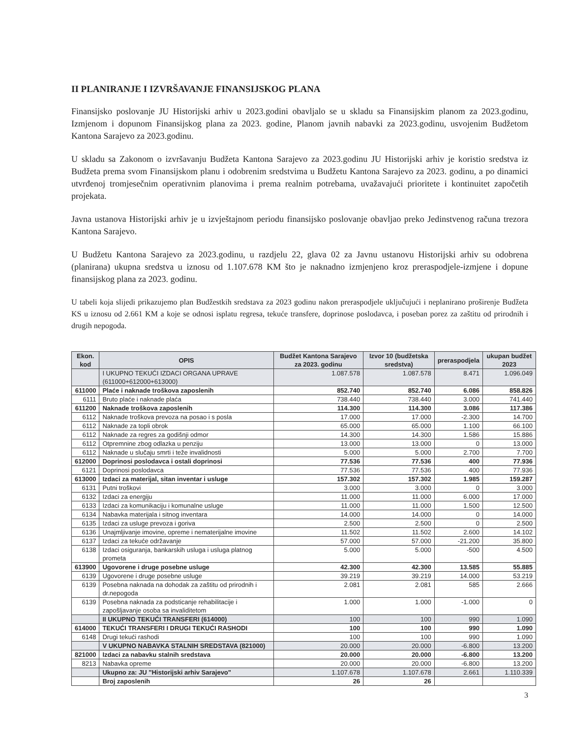II PLANIRANJE I IZVRŠAVANJE FINANSIJSKOG PLANA
Finansijsko poslovanje JU Historijski arhiv u 2023.godini obavljalo se u skladu sa Finansijskim planom za 2023.godinu, Izmjenom i dopunom Finansijskog plana za 2023. godine, Planom javnih nabavki za 2023.godinu, usvojenim Budžetom Kantona Sarajevo za 2023.godinu.
U skladu sa Zakonom o izvršavanju Budžeta Kantona Sarajevo za 2023.godinu JU Historijski arhiv je koristio sredstva iz Budžeta prema svom Finansijskom planu i odobrenim sredstvima u Budžetu Kantona Sarajevo za 2023. godinu, a po dinamici utvrđenoj tromjesečnim operativnim planovima i prema realnim potrebama, uvažavajući prioritete i kontinuitet započetih projekata.
Javna ustanova Historijski arhiv je u izvještajnom periodu finansijsko poslovanje obavljao preko Jedinstvenog računa trezora Kantona Sarajevo.
U Budžetu Kantona Sarajevo za 2023.godinu, u razdjelu 22, glava 02 za Javnu ustanovu Historijski arhiv su odobrena (planirana) ukupna sredstva u iznosu od 1.107.678 KM što je naknadno izmjenjeno kroz preraspodjele-izmjene i dopune finansijskog plana za 2023. godinu.
U tabeli koja slijedi prikazujemo plan Budžestkih sredstava za 2023 godinu nakon preraspodjele uključujući i neplanirano proširenje Budžeta KS u iznosu od 2.661 KM a koje se odnosi isplatu regresa, tekuće transfere, doprinose poslodavca, i poseban porez za zaštitu od prirodnih i drugih nepogoda.
| Ekon. kod | OPIS | Budžet Kantona Sarajevo za 2023. godinu | Izvor 10 (budžetska sredstva) | preraspodjela | ukupan budžet 2023 |
| --- | --- | --- | --- | --- | --- |
| | I UKUPNO TEKUĆI IZDACI ORGANA UPRAVE (611000+612000+613000) | 1.087.578 | 1.087.578 | 8.471 | 1.096.049 |
| 611000 | Plaće i naknade troškova zaposlenih | 852.740 | 852.740 | 6.086 | 858.826 |
| 6111 | Bruto plaće i naknade plaća | 738.440 | 738.440 | 3.000 | 741.440 |
| 611200 | Naknade troškova zaposlenih | 114.300 | 114.300 | 3.086 | 117.386 |
| 6112 | Naknade troškova prevoza na posao i s posla | 17.000 | 17.000 | -2.300 | 14.700 |
| 6112 | Naknade za topli obrok | 65.000 | 65.000 | 1.100 | 66.100 |
| 6112 | Naknade za regres za godišnji odmor | 14.300 | 14.300 | 1.586 | 15.886 |
| 6112 | Otpremnine zbog odlazka u penziju | 13.000 | 13.000 | 0 | 13.000 |
| 6112 | Naknade u slučaju smrti i teže invalidnosti | 5.000 | 5.000 | 2.700 | 7.700 |
| 612000 | Doprinosi poslodavca i ostali doprinosi | 77.536 | 77.536 | 400 | 77.936 |
| 6121 | Doprinosi poslodavca | 77.536 | 77.536 | 400 | 77.936 |
| 613000 | Izdaci za materijal, sitan inventar i usluge | 157.302 | 157.302 | 1.985 | 159.287 |
| 6131 | Putni troškovi | 3.000 | 3.000 | 0 | 3.000 |
| 6132 | Izdaci za energiju | 11.000 | 11.000 | 6.000 | 17.000 |
| 6133 | Izdaci za komunikaciju i komunalne usluge | 11.000 | 11.000 | 1.500 | 12.500 |
| 6134 | Nabavka materijala i sitnog inventara | 14.000 | 14.000 | 0 | 14.000 |
| 6135 | Izdaci za usluge prevoza i goriva | 2.500 | 2.500 | 0 | 2.500 |
| 6136 | Unajmljivanje imovine, opreme i nematerijalne imovine | 11.502 | 11.502 | 2.600 | 14.102 |
| 6137 | Izdaci za tekuće održavanje | 57.000 | 57.000 | -21.200 | 35.800 |
| 6138 | Izdaci osiguranja, bankarskih usluga i usluga platnog prometa | 5.000 | 5.000 | -500 | 4.500 |
| 613900 | Ugovorene i druge posebne usluge | 42.300 | 42.300 | 13.585 | 55.885 |
| 6139 | Ugovorene i druge posebne usluge | 39.219 | 39.219 | 14.000 | 53.219 |
| 6139 | Posebna naknada na dohodak za zaštitu od prirodnih i dr.nepogoda | 2.081 | 2.081 | 585 | 2.666 |
| 6139 | Posebna naknada za podsticanje rehabilitacije i zapošljavanje osoba sa invaliditetom | 1.000 | 1.000 | -1.000 | 0 |
| | II UKUPNO TEKUĆI TRANSFERI (614000) | 100 | 100 | 990 | 1.090 |
| 614000 | TEKUĆI TRANSFERI I DRUGI TEKUĆI RASHODI | 100 | 100 | 990 | 1.090 |
| 6148 | Drugi tekući rashodi | 100 | 100 | 990 | 1.090 |
| | V UKUPNO NABAVKA STALNIH SREDSTAVA (821000) | 20.000 | 20.000 | -6.800 | 13.200 |
| 821000 | Izdaci za nabavku stalnih sredstava | 20.000 | 20.000 | -6.800 | 13.200 |
| 8213 | Nabavka opreme | 20.000 | 20.000 | -6.800 | 13.200 |
| | Ukupno za: JU "Historijski arhiv Sarajevo" | 1.107.678 | 1.107.678 | 2.661 | 1.110.339 |
| | Broj zaposlenih | 26 | 26 | | |
3